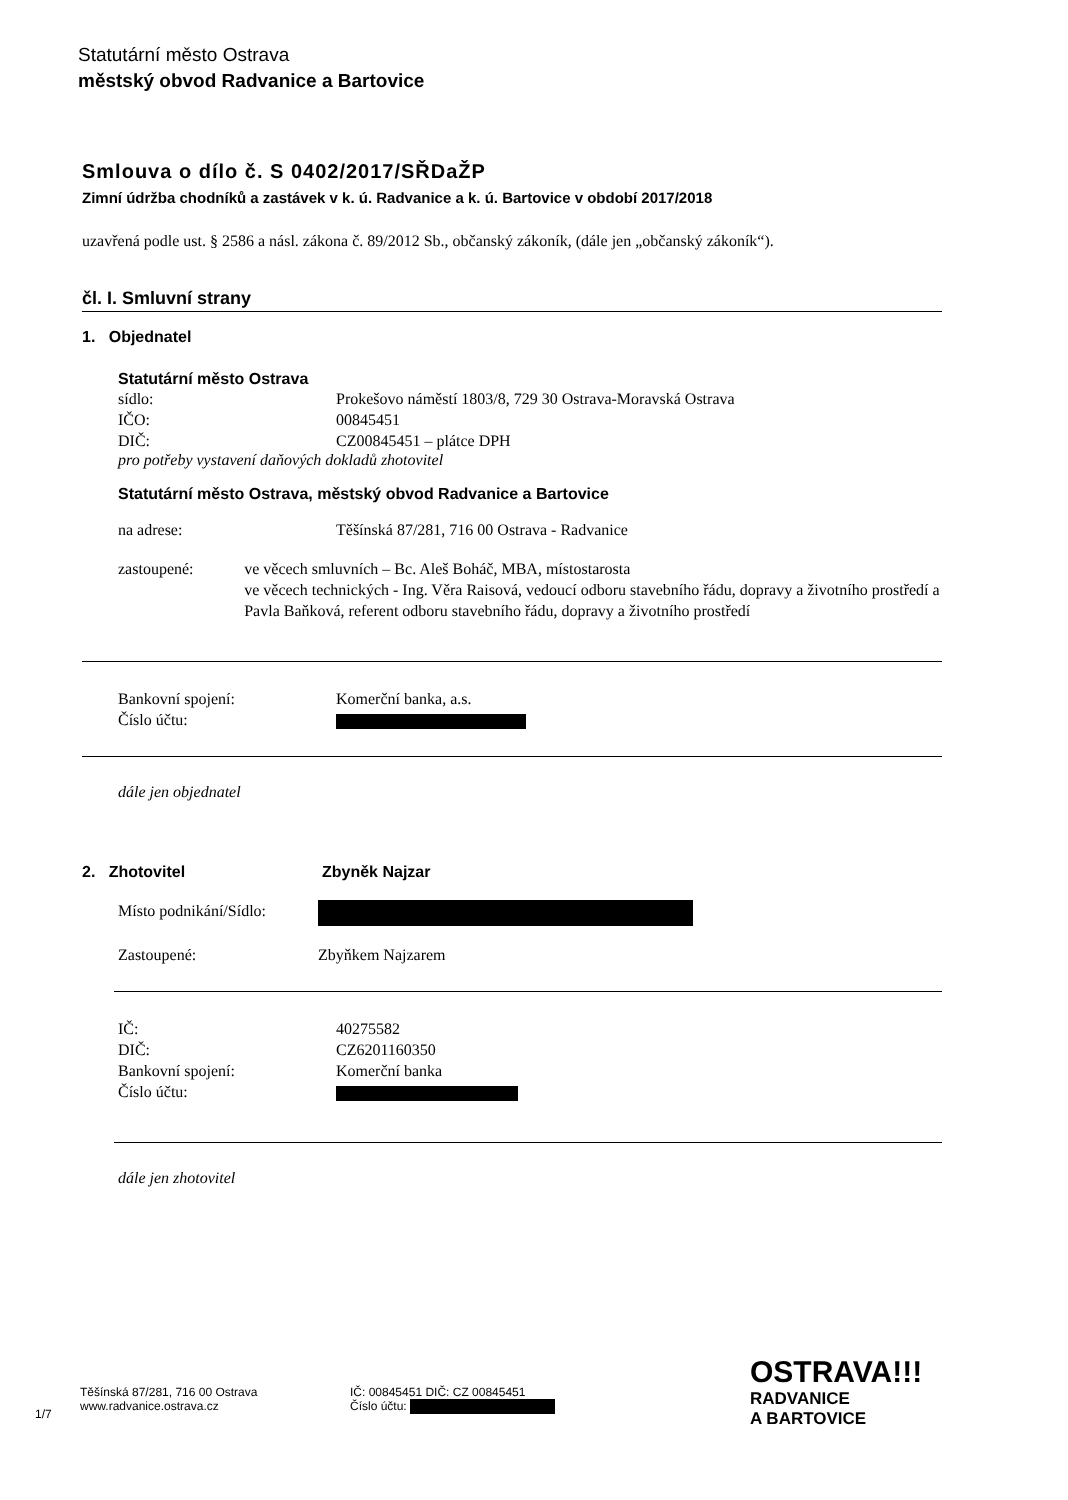Statutární město Ostrava
městský obvod Radvanice a Bartovice
Smlouva o dílo č. S 0402/2017/SŘDaŽP
Zimní údržba chodníků a zastávek v k. ú. Radvanice a k. ú. Bartovice v období 2017/2018
uzavřená podle ust. § 2586 a násl. zákona č. 89/2012 Sb., občanský zákoník, (dále jen „občanský zákoník“).
čl. I. Smluvní strany
1. Objednatel
Statutární město Ostrava
sídlo: Prokešovo náměstí 1803/8, 729 30 Ostrava-Moravská Ostrava
IČO: 00845451
DIČ: CZ00845451 – plátce DPH
pro potřeby vystavení daňových dokladů zhotovitel
Statutární město Ostrava, městský obvod Radvanice a Bartovice
na adrese: Těšínská 87/281, 716 00 Ostrava - Radvanice
zastoupené: ve věcech smluvních – Bc. Aleš Boháč, MBA, místostarosta
ve věcech technických - Ing. Věra Raisová, vedoucí odboru stavebního řádu, dopravy a životního prostředí a Pavla Baňková, referent odboru stavebního řádu, dopravy a životního prostředí
Bankovní spojení: Komerční banka, a.s.
Číslo účtu:
dále jen objednatel
2. Zhotovitel Zbyněk Najzar
Místo podnikání/Sídlo:
Zastoupené: Zbyňkem Najzarem
IČ: 40275582
DIČ: CZ6201160350
Bankovní spojení: Komerční banka
Číslo účtu:
dále jen zhotovitel
1/7
Těšínská 87/281, 716 00 Ostrava
www.radvanice.ostrava.cz
IČ: 00845451 DIČ: CZ 00845451
Číslo účtu:
OSTRAVA!!!
RADVANICE
A BARTOVICE